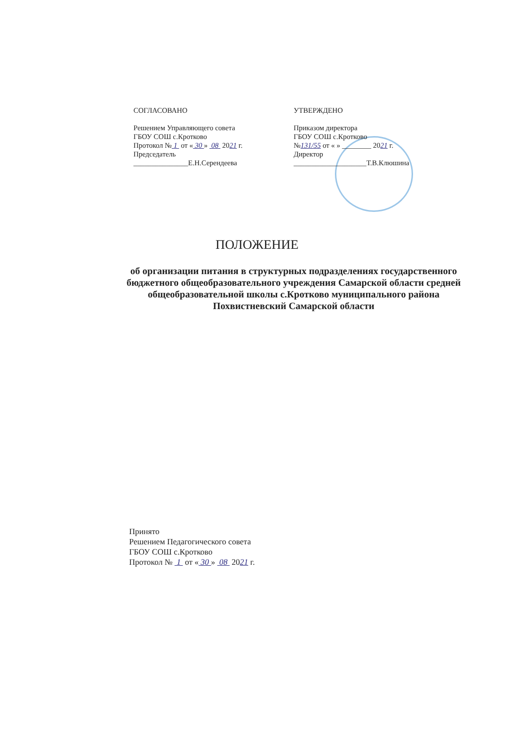СОГЛАСОВАНО
Решением Управляющего совета
ГБОУ СОШ с.Кротково
Протокол № 1 от « 30 » 08 2021 г.
Председатель
_______________Е.Н.Серендеева
УТВЕРЖДЕНО
Приказом директора
ГБОУ СОШ с.Кротково
№131/55 от « » ________ 2021 г.
Директор
____________________Т.В.Клюшина
ПОЛОЖЕНИЕ
об организации питания в структурных подразделениях государственного бюджетного общеобразовательного учреждения Самарской области средней общеобразовательной школы с.Кротково муниципального района Похвистневский Самарской области
Принято
Решением Педагогического совета
ГБОУ СОШ с.Кротково
Протокол № 1 от « 30 » 08 2021 г.